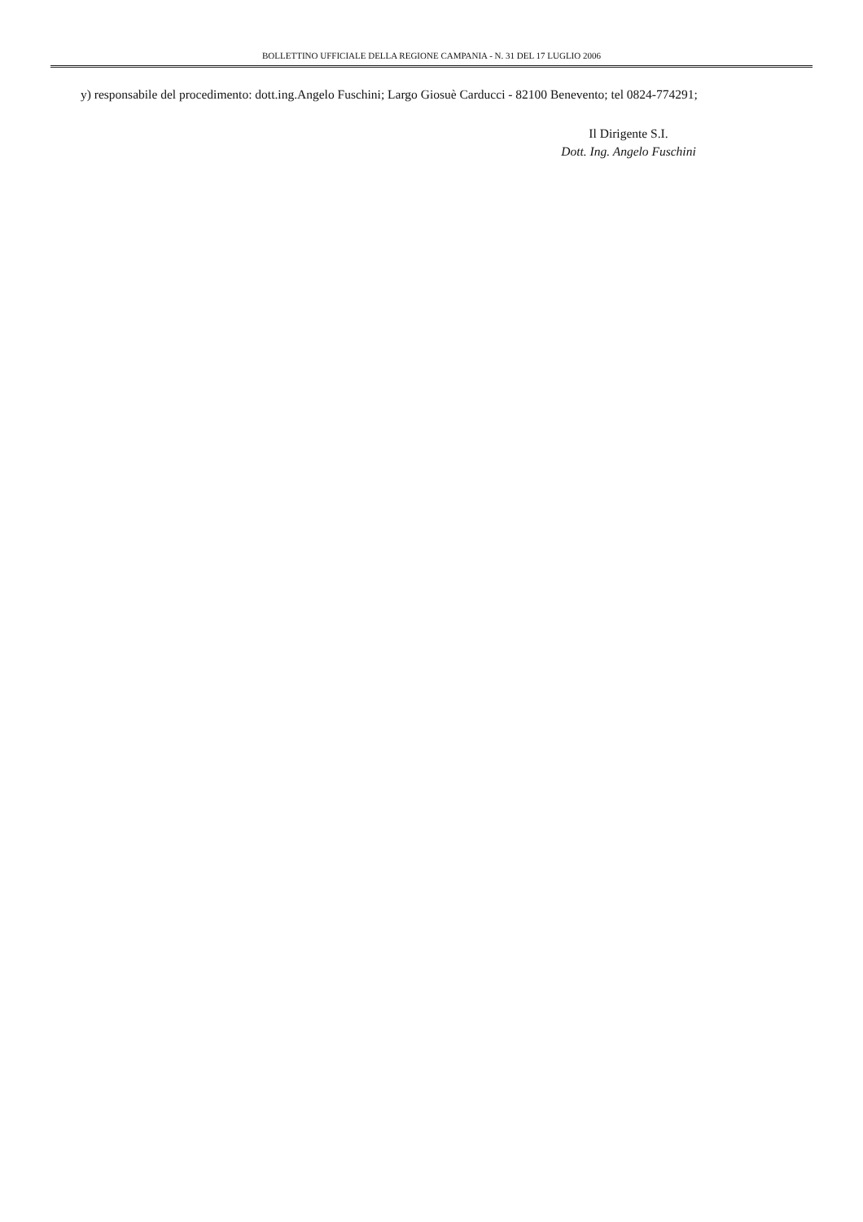BOLLETTINO UFFICIALE DELLA REGIONE CAMPANIA - N. 31 DEL 17 LUGLIO 2006
y) responsabile del procedimento: dott.ing.Angelo Fuschini; Largo Giosuè Carducci - 82100 Benevento; tel 0824-774291;
Il Dirigente S.I.
Dott. Ing. Angelo Fuschini